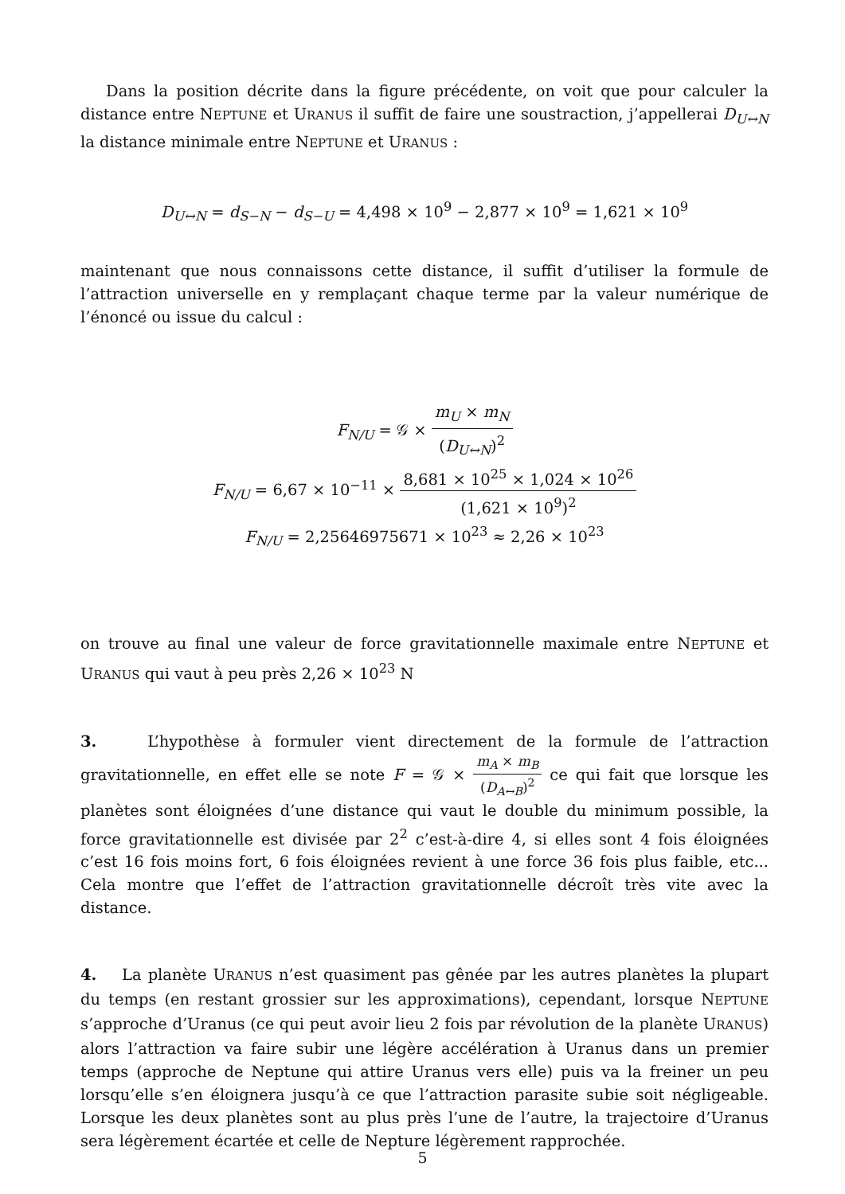Dans la position décrite dans la figure précédente, on voit que pour calculer la distance entre NEPTUNE et URANUS il suffit de faire une soustraction, j’appellerai D<sub>U↔N</sub> la distance minimale entre NEPTUNE et URANUS :
D<sub>U↔N</sub> = d<sub>S−N</sub> − d<sub>S−U</sub> = 4,498 × 10<sup>9</sup> − 2,877 × 10<sup>9</sup> = 1,621 × 10<sup>9</sup>
maintenant que nous connaissons cette distance, il suffit d’utiliser la formule de l’attraction universelle en y remplaçant chaque terme par la valeur numérique de l’énoncé ou issue du calcul :
F<sub>N/U</sub> = 𝒢 × m<sub>U</sub> × m<sub>N</sub> (D<sub>U↔N</sub>)<sup>2</sup>
F<sub>N/U</sub> = 6,67 × 10<sup>−11</sup> × 8,681 × 10<sup>25</sup> × 1,024 × 10<sup>26</sup> (1,621 × 10<sup>9</sup>)<sup>2</sup>
F<sub>N/U</sub> = 2,25646975671 × 10<sup>23</sup> ≈ 2,26 × 10<sup>23</sup>
on trouve au final une valeur de force gravitationnelle maximale entre NEPTUNE et URANUS qui vaut à peu près 2,26 × 10<sup>23</sup> N
3. L’hypothèse à formuler vient directement de la formule de l’attraction gravitationnelle, en effet elle se note F = 𝒢 × m<sub>A</sub> × m<sub>B</sub> (D<sub>A↔B</sub>)<sup>2</sup> ce qui fait que lorsque les planètes sont éloignées d’une distance qui vaut le double du minimum possible, la force gravitationnelle est divisée par 2<sup>2</sup> c’est-à-dire 4, si elles sont 4 fois éloignées c’est 16 fois moins fort, 6 fois éloignées revient à une force 36 fois plus faible, etc... Cela montre que l’effet de l’attraction gravitationnelle décroît très vite avec la distance.
4. La planète URANUS n’est quasiment pas gênée par les autres planètes la plupart du temps (en restant grossier sur les approximations), cependant, lorsque NEPTUNE s’approche d’Uranus (ce qui peut avoir lieu 2 fois par révolution de la planète URANUS) alors l’attraction va faire subir une légère accélération à Uranus dans un premier temps (approche de Neptune qui attire Uranus vers elle) puis va la freiner un peu lorsqu’elle s’en éloignera jusqu’à ce que l’attraction parasite subie soit négligeable. Lorsque les deux planètes sont au plus près l’une de l’autre, la trajectoire d’Uranus sera légèrement écartée et celle de Nepture légèrement rapprochée.
5